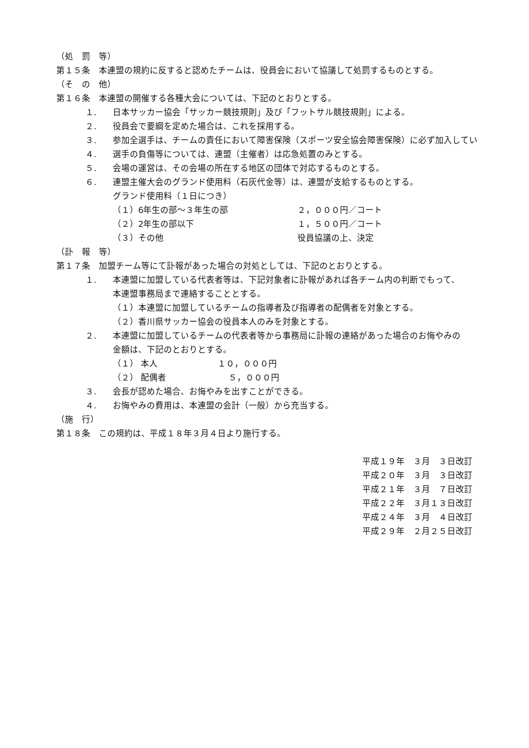（処　罰　等）
第１５条　本連盟の規約に反すると認めたチームは、役員会において協議して処罰するものとする。
（そ　の　他）
第１６条　本連盟の開催する各種大会については、下記のとおりとする。
１. 日本サッカー協会「サッカー競技規則」及び「フットサル競技規則」による。
２. 役員会で要綱を定めた場合は、これを採用する。
３. 参加全選手は、チームの責任において障害保険（スポーツ安全協会障害保険）に必ず加入してい
４. 選手の負傷等については、連盟（主催者）は応急処置のみとする。
５. 会場の運営は、その会場の所在する地区の団体で対応するものとする。
６. 連盟主催大会のグランド使用料（石灰代金等）は、連盟が支給するものとする。
グランド使用料（１日につき）
（１）6年生の部～３年生の部 ２，０００円／コート
（２）2年生の部以下 １，５００円／コート
（３）その他 役員協議の上、決定
（訃　報　等）
第１７条　加盟チーム等にて訃報があった場合の対処としては、下記のとおりとする。
１. 本連盟に加盟している代表者等は、下記対象者に訃報があれば各チーム内の判断でもって、
本連盟事務局まで連絡することとする。
（１）本連盟に加盟しているチームの指導者及び指導者の配偶者を対象とする。
（２）香川県サッカー協会の役員本人のみを対象とする。
２. 本連盟に加盟しているチームの代表者等から事務局に訃報の連絡があった場合のお悔やみの
金額は、下記のとおりとする。
（１） 本人 １０，０００円
（２） 配偶者　 ５，０００円
３. 会長が認めた場合、お悔やみを出すことができる。
４. お悔やみの費用は、本連盟の会計（一般）から充当する。
（施　行）
第１８条　この規約は、平成１８年３月４日より施行する。
平成１９年　３月　３日改訂
平成２０年　３月　３日改訂
平成２１年　３月　７日改訂
平成２２年　３月１３日改訂
平成２４年　３月　４日改訂
平成２９年　２月２５日改訂